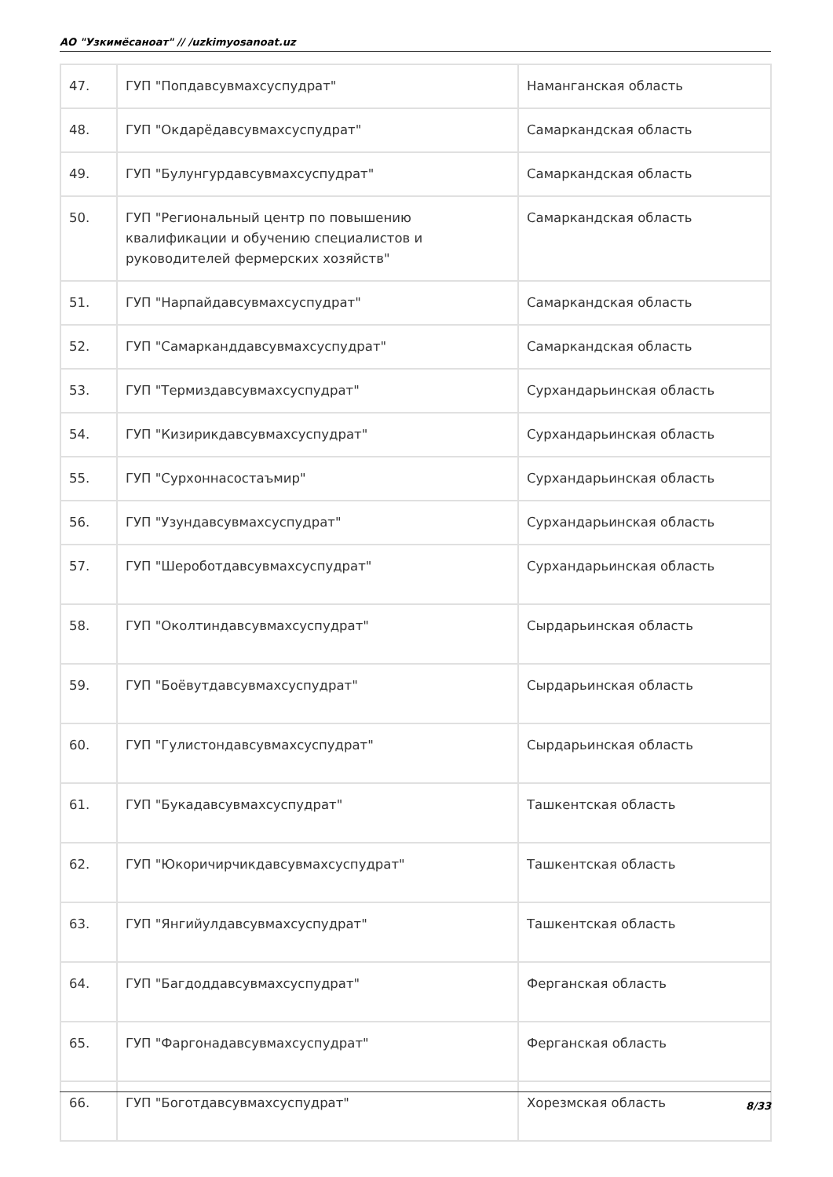АО "Узкимёсаноат" // /uzkimyosanoat.uz
| 47. | ГУП "Попдавсувмахсуспудрат" | Наманганская область |
| 48. | ГУП "Окдарёдавсувмахсуспудрат" | Самаркандская область |
| 49. | ГУП "Булунгурдавсувмахсуспудрат" | Самаркандская область |
| 50. | ГУП "Региональный центр по повышению квалификации и обучению специалистов и руководителей фермерских хозяйств" | Самаркандская область |
| 51. | ГУП "Нарпайдавсувмахсуспудрат" | Самаркандская область |
| 52. | ГУП "Самарканддавсувмахсуспудрат" | Самаркандская область |
| 53. | ГУП "Термиздавсувмахсуспудрат" | Сурхандарьинская область |
| 54. | ГУП "Кизирикдавсувмахсуспудрат" | Сурхандарьинская область |
| 55. | ГУП "Сурхоннасостаъмир" | Сурхандарьинская область |
| 56. | ГУП "Узундавсувмахсуспудрат" | Сурхандарьинская область |
| 57. | ГУП "Шероботдавсувмахсуспудрат" | Сурхандарьинская область |
| 58. | ГУП "Околтиндавсувмахсуспудрат" | Сырдарьинская область |
| 59. | ГУП "Боёвутдавсувмахсуспудрат" | Сырдарьинская область |
| 60. | ГУП "Гулистондавсувмахсуспудрат" | Сырдарьинская область |
| 61. | ГУП "Букадавсувмахсуспудрат" | Ташкентская область |
| 62. | ГУП "Юкоричирчикдавсувмахсуспудрат" | Ташкентская область |
| 63. | ГУП "Янгийулдавсувмахсуспудрат" | Ташкентская область |
| 64. | ГУП "Багдоддавсувмахсуспудрат" | Ферганская область |
| 65. | ГУП "Фаргонадавсувмахсуспудрат" | Ферганская область |
| 66. | ГУП "Боготдавсувмахсуспудрат" | Хорезмская область |
8/33